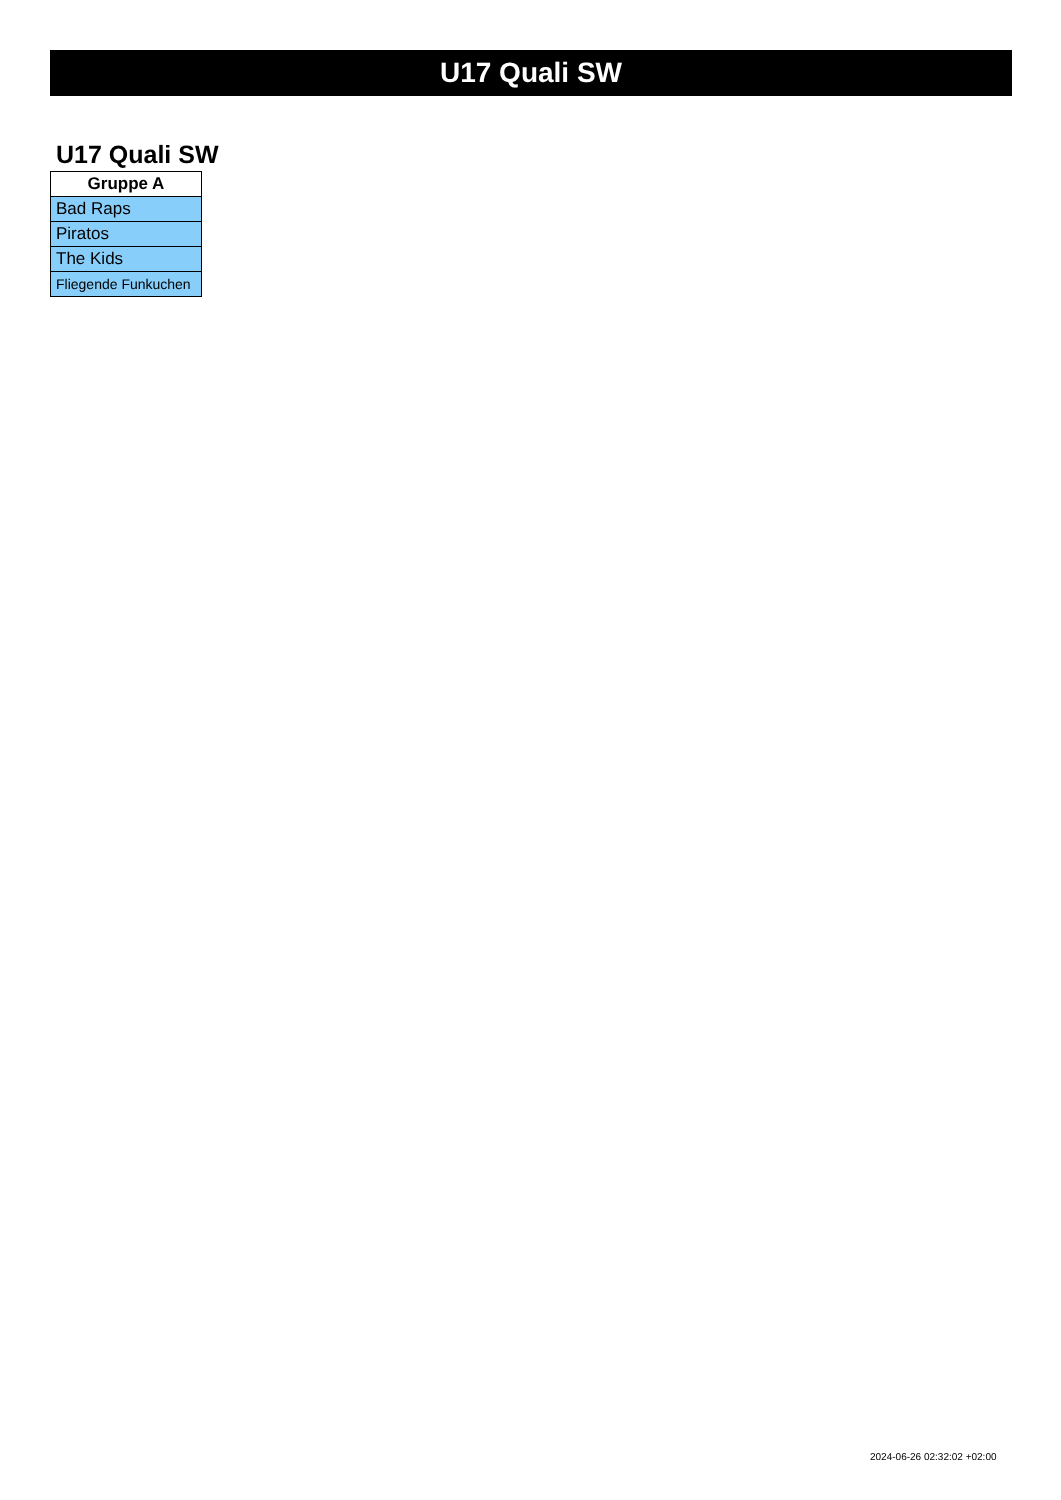U17 Quali SW
U17 Quali SW
| Gruppe A |
| --- |
| Bad Raps |
| Piratos |
| The Kids |
| Fliegende Funkuchen |
2024-06-26 02:32:02 +02:00